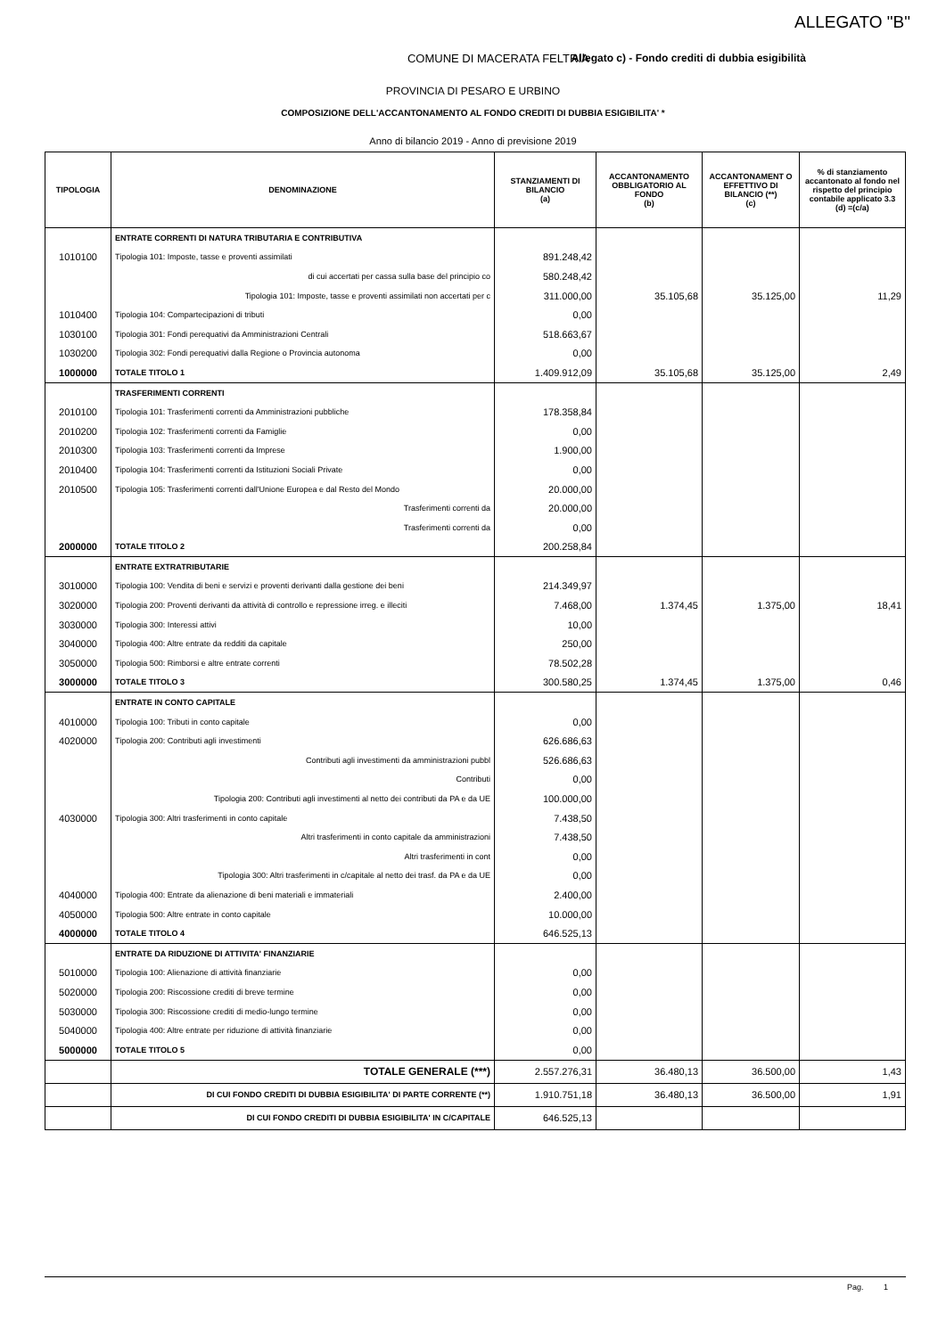ALLEGATO "B"
COMUNE DI MACERATA FELTRIA Allegato c) - Fondo crediti di dubbia esigibilità
PROVINCIA DI PESARO E URBINO
COMPOSIZIONE DELL'ACCANTONAMENTO AL FONDO CREDITI DI DUBBIA ESIGIBILITA' *
Anno di bilancio 2019 - Anno di previsione 2019
| TIPOLOGIA | DENOMINAZIONE | STANZIAMENTI DI BILANCIO (a) | ACCANTONAMENTO OBBLIGATORIO AL FONDO (b) | ACCANTONAMENT O EFFETTIVO DI BILANCIO (**) (c) | % di stanziamento accantonato al fondo nel rispetto del principio contabile applicato 3.3 (d) =(c/a) |
| --- | --- | --- | --- | --- | --- |
| | ENTRATE CORRENTI DI NATURA TRIBUTARIA E CONTRIBUTIVA | | | | |
| 1010100 | Tipologia 101: Imposte, tasse e proventi assimilati | 891.248,42 | | | |
| | di cui accertati per cassa sulla base del principio co | 580.248,42 | | | |
| | Tipologia 101: Imposte, tasse e proventi assimilati non accertati per c | 311.000,00 | 35.105,68 | 35.125,00 | 11,29 |
| 1010400 | Tipologia 104: Compartecipazioni di tributi | 0,00 | | | |
| 1030100 | Tipologia 301: Fondi perequativi da Amministrazioni Centrali | 518.663,67 | | | |
| 1030200 | Tipologia 302: Fondi perequativi dalla Regione o Provincia autonoma | 0,00 | | | |
| 1000000 | TOTALE TITOLO 1 | 1.409.912,09 | 35.105,68 | 35.125,00 | 2,49 |
| | TRASFERIMENTI CORRENTI | | | | |
| 2010100 | Tipologia 101: Trasferimenti correnti da Amministrazioni pubbliche | 178.358,84 | | | |
| 2010200 | Tipologia 102: Trasferimenti correnti da Famiglie | 0,00 | | | |
| 2010300 | Tipologia 103: Trasferimenti correnti da Imprese | 1.900,00 | | | |
| 2010400 | Tipologia 104: Trasferimenti correnti da Istituzioni Sociali Private | 0,00 | | | |
| 2010500 | Tipologia 105: Trasferimenti correnti dall'Unione Europea e dal Resto del Mondo | 20.000,00 | | | |
| | Trasferimenti correnti da | 20.000,00 | | | |
| | Trasferimenti correnti da | 0,00 | | | |
| 2000000 | TOTALE TITOLO 2 | 200.258,84 | | | |
| | ENTRATE EXTRATRIBUTARIE | | | | |
| 3010000 | Tipologia 100: Vendita di beni e servizi e proventi derivanti dalla gestione dei beni | 214.349,97 | | | |
| 3020000 | Tipologia 200: Proventi derivanti da attività di controllo e repressione irreg. e illeciti | 7.468,00 | 1.374,45 | 1.375,00 | 18,41 |
| 3030000 | Tipologia 300: Interessi attivi | 10,00 | | | |
| 3040000 | Tipologia 400: Altre entrate da redditi da capitale | 250,00 | | | |
| 3050000 | Tipologia 500: Rimborsi e altre entrate correnti | 78.502,28 | | | |
| 3000000 | TOTALE TITOLO 3 | 300.580,25 | 1.374,45 | 1.375,00 | 0,46 |
| | ENTRATE IN CONTO CAPITALE | | | | |
| 4010000 | Tipologia 100: Tributi in conto capitale | 0,00 | | | |
| 4020000 | Tipologia 200: Contributi agli investimenti | 626.686,63 | | | |
| | Contributi agli investimenti da amministrazioni pubbl | 526.686,63 | | | |
| | Contributi | 0,00 | | | |
| | Tipologia 200: Contributi agli investimenti al netto dei contributi da PA e da UE | 100.000,00 | | | |
| 4030000 | Tipologia 300: Altri trasferimenti in conto capitale | 7.438,50 | | | |
| | Altri trasferimenti in conto capitale da amministrazioni | 7.438,50 | | | |
| | Altri trasferimenti in cont | 0,00 | | | |
| | Tipologia 300: Altri trasferimenti in c/capitale al netto dei trasf. da PA e da UE | 0,00 | | | |
| 4040000 | Tipologia 400: Entrate da alienazione di beni materiali e immateriali | 2.400,00 | | | |
| 4050000 | Tipologia 500: Altre entrate in conto capitale | 10.000,00 | | | |
| 4000000 | TOTALE TITOLO 4 | 646.525,13 | | | |
| | ENTRATE DA RIDUZIONE DI ATTIVITA' FINANZIARIE | | | | |
| 5010000 | Tipologia 100: Alienazione di attività finanziarie | 0,00 | | | |
| 5020000 | Tipologia 200: Riscossione crediti di breve termine | 0,00 | | | |
| 5030000 | Tipologia 300: Riscossione crediti di medio-lungo termine | 0,00 | | | |
| 5040000 | Tipologia 400: Altre entrate per riduzione di attività finanziarie | 0,00 | | | |
| 5000000 | TOTALE TITOLO 5 | 0,00 | | | |
| | TOTALE GENERALE (***) | 2.557.276,31 | 36.480,13 | 36.500,00 | 1,43 |
| | DI CUI FONDO CREDITI DI DUBBIA ESIGIBILITA' DI PARTE CORRENTE (**) | 1.910.751,18 | 36.480,13 | 36.500,00 | 1,91 |
| | DI CUI FONDO CREDITI DI DUBBIA ESIGIBILITA' IN C/CAPITALE | 646.525,13 | | | |
Pag. 1